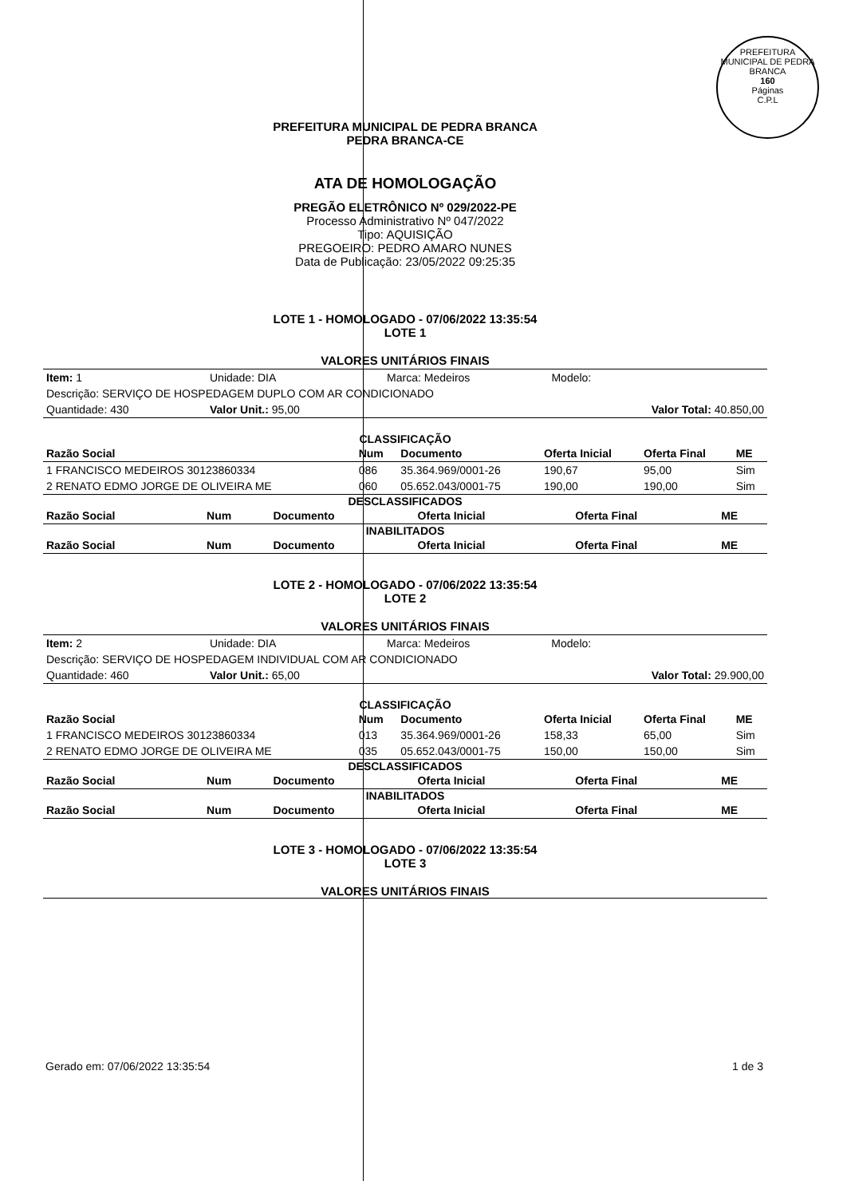PREFEITURA MUNICIPAL DE PEDRA BRANCA
160
Páginas
C.P.L
PREFEITURA MUNICIPAL DE PEDRA BRANCA
PEDRA BRANCA-CE
ATA DE HOMOLOGAÇÃO
PREGÃO ELETRÔNICO Nº 029/2022-PE
Processo Administrativo Nº 047/2022
Tipo: AQUISIÇÃO
PREGOEIRO: PEDRO AMARO NUNES
Data de Publicação: 23/05/2022 09:25:35
LOTE 1 - HOMOLOGADO - 07/06/2022 13:35:54
LOTE 1
VALORES UNITÁRIOS FINAIS
| Item: 1 | Unidade: DIA | Marca: Medeiros | Modelo: |
| Descrição: SERVIÇO DE HOSPEDAGEM DUPLO COM AR CONDICIONADO | | | |
| Quantidade: 430 | Valor Unit.: 95,00 | | Valor Total: 40.850,00 |
CLASSIFICAÇÃO
| Razão Social | Num | Documento | Oferta Inicial | Oferta Final | ME |
| --- | --- | --- | --- | --- | --- |
| 1 FRANCISCO MEDEIROS 30123860334 | 086 | 35.364.969/0001-26 | 190,67 | 95,00 | Sim |
| 2 RENATO EDMO JORGE DE OLIVEIRA ME | 060 | 05.652.043/0001-75 | 190,00 | 190,00 | Sim |
DESCLASSIFICADOS
| Razão Social | Num | Documento | Oferta Inicial | Oferta Final | ME |
| --- | --- | --- | --- | --- | --- |
INABILITADOS
| Razão Social | Num | Documento | Oferta Inicial | Oferta Final | ME |
| --- | --- | --- | --- | --- | --- |
LOTE 2 - HOMOLOGADO - 07/06/2022 13:35:54
LOTE 2
VALORES UNITÁRIOS FINAIS
| Item: 2 | Unidade: DIA | Marca: Medeiros | Modelo: |
| Descrição: SERVIÇO DE HOSPEDAGEM INDIVIDUAL COM AR CONDICIONADO | | | |
| Quantidade: 460 | Valor Unit.: 65,00 | | Valor Total: 29.900,00 |
CLASSIFICAÇÃO
| Razão Social | Num | Documento | Oferta Inicial | Oferta Final | ME |
| --- | --- | --- | --- | --- | --- |
| 1 FRANCISCO MEDEIROS 30123860334 | 013 | 35.364.969/0001-26 | 158,33 | 65,00 | Sim |
| 2 RENATO EDMO JORGE DE OLIVEIRA ME | 035 | 05.652.043/0001-75 | 150,00 | 150,00 | Sim |
DESCLASSIFICADOS
| Razão Social | Num | Documento | Oferta Inicial | Oferta Final | ME |
| --- | --- | --- | --- | --- | --- |
INABILITADOS
| Razão Social | Num | Documento | Oferta Inicial | Oferta Final | ME |
| --- | --- | --- | --- | --- | --- |
LOTE 3 - HOMOLOGADO - 07/06/2022 13:35:54
LOTE 3
VALORES UNITÁRIOS FINAIS
Gerado em: 07/06/2022 13:35:54 1 de 3